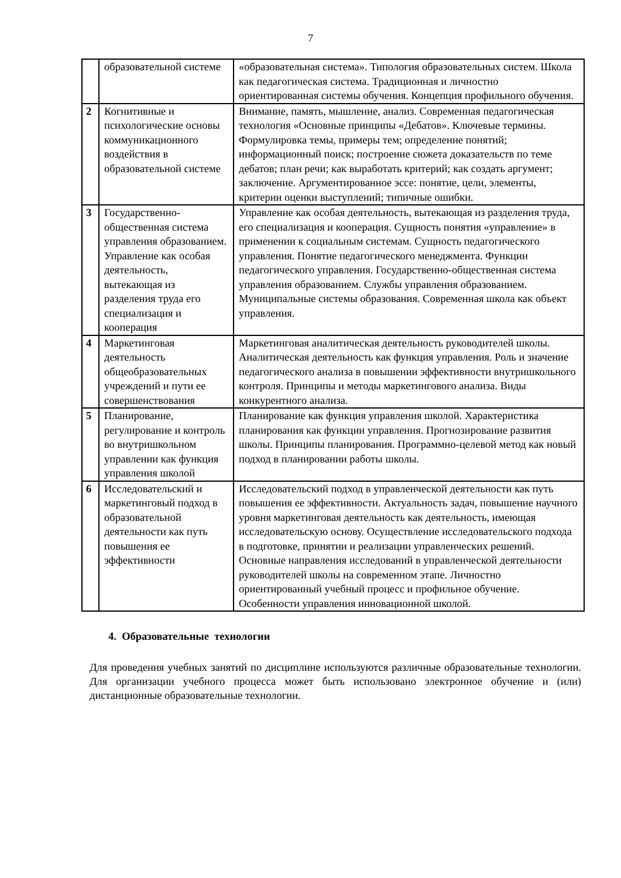7
| | образовательной системе | «образовательная система». Типология образовательных систем. Школа как педагогическая система. Традиционная и личностно ориентированная системы обучения. Концепция профильного обучения. |
| 2 | Когнитивные и психологические основы коммуникационного воздействия в образовательной системе | Внимание, память, мышление, анализ. Современная педагогическая технология «Основные принципы «Дебатов». Ключевые термины. Формулировка темы, примеры тем; определение понятий; информационный поиск; построение сюжета доказательств по теме дебатов; план речи; как выработать критерий; как создать аргумент; заключение. Аргументированное эссе: понятие, цели, элементы, критерии оценки выступлений; типичные ошибки. |
| 3 | Государственно-общественная система управления образованием. Управление как особая деятельность, вытекающая из разделения труда его специализация и кооперация | Управление как особая деятельность, вытекающая из разделения труда, его специализация и кооперация. Сущность понятия «управление» в применении к социальным системам. Сущность педагогического управления. Понятие педагогического менеджмента. Функции педагогического управления. Государственно-общественная система управления образованием. Службы управления образованием. Муниципальные системы образования. Современная школа как объект управления. |
| 4 | Маркетинговая деятельность общеобразовательных учреждений и пути ее совершенствования | Маркетинговая аналитическая деятельность руководителей школы. Аналитическая деятельность как функция управления. Роль и значение педагогического анализа в повышении эффективности внутришкольного контроля. Принципы и методы маркетингового анализа. Виды конкурентного анализа. |
| 5 | Планирование, регулирование и контроль во внутришкольном управлении как функция управления школой | Планирование как функция управления школой. Характеристика планирования как функции управления. Прогнозирование развития школы. Принципы планирования. Программно-целевой метод как новый подход в планировании работы школы. |
| 6 | Исследовательский и маркетинговый подход в образовательной деятельности как путь повышения ее эффективности | Исследовательский подход в управленческой деятельности как путь повышения ее эффективности. Актуальность задач, повышение научного уровня маркетинговая деятельность как деятельность, имеющая исследовательскую основу. Осуществление исследовательского подхода в подготовке, принятии и реализации управленческих решений. Основные направления исследований в управленческой деятельности руководителей школы на современном этапе. Личностно ориентированный учебный процесс и профильное обучение. Особенности управления инновационной школой. |
4. Образовательные технологии
Для проведения учебных занятий по дисциплине используются различные образовательные технологии. Для организации учебного процесса может быть использовано электронное обучение и (или) дистанционные образовательные технологии.